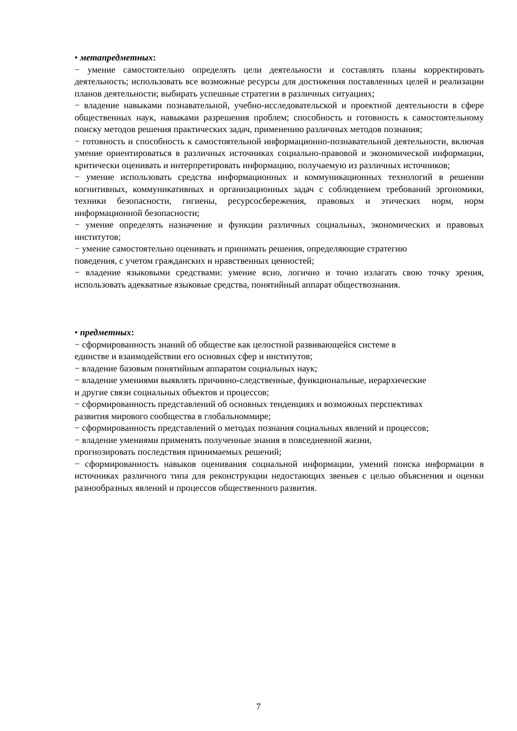• метапредметных:
− умение самостоятельно определять цели деятельности и составлять планы корректировать деятельность; использовать все возможные ресурсы для достижения поставленных целей и реализации планов деятельности; выбирать успешные стратегии в различных ситуациях;
− владение навыками познавательной, учебно-исследовательской и проектной деятельности в сфере общественных наук, навыками разрешения проблем; способность и готовность к самостоятельному поиску методов решения практических задач, применению различных методов познания;
− готовность и способность к самостоятельной информационно-познавательной деятельности, включая умение ориентироваться в различных источниках социально-правовой и экономической информации, критически оценивать и интерпретировать информацию, получаемую из различных источников;
− умение использовать средства информационных и коммуникационных технологий в решении когнитивных, коммуникативных и организационных задач с соблюдением требований эргономики, техники безопасности, гигиены, ресурсосбережения, правовых и этических норм, норм информационной безопасности;
− умение определять назначение и функции различных социальных, экономических и правовых институтов;
− умение самостоятельно оценивать и принимать решения, определяющие стратегию
поведения, с учетом гражданских и нравственных ценностей;
− владение языковыми средствами: умение ясно, логично и точно излагать свою точку зрения, использовать адекватные языковые средства, понятийный аппарат обществознания.
• предметных:
− сформированность знаний об обществе как целостной развивающейся системе в
единстве и взаимодействии его основных сфер и институтов;
− владение базовым понятийным аппаратом социальных наук;
− владение умениями выявлять причинно-следственные, функциональные, иерархические
и другие связи социальных объектов и процессов;
− сформированность представлений об основных тенденциях и возможных перспективах
развития мирового сообщества в глобальноммире;
− сформированность представлений о методах познания социальных явлений и процессов;
− владение умениями применять полученные знания в повседневной жизни,
прогнозировать последствия принимаемых решений;
− сформированность навыков оценивания социальной информации, умений поиска информации в источниках различного типа для реконструкции недостающих звеньев с целью объяснения и оценки разнообразных явлений и процессов общественного развития.
7